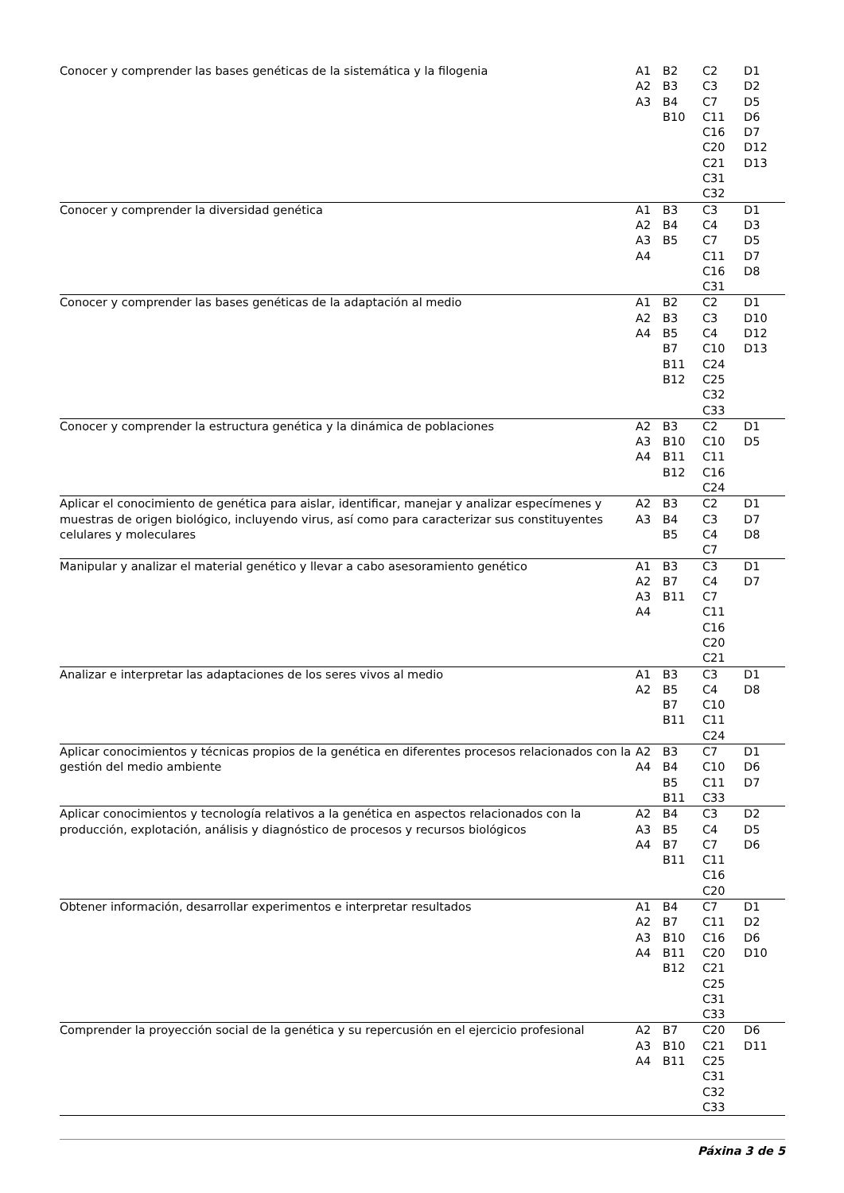| Conocer y comprender las bases genéticas de la sistemática y la filogenia | A1 A2 A3 | B2 B3 B4 B10 | C2 C3 C7 C11 C16 C20 C21 C31 C32 | D1 D2 D5 D6 D7 D12 D13 |
| Conocer y comprender la diversidad genética | A1 A2 A3 A4 | B3 B4 B5 | C3 C4 C7 C11 C16 C31 | D1 D3 D5 D7 D8 |
| Conocer y comprender las bases genéticas de la adaptación al medio | A1 A2 A4 | B2 B3 B5 B7 B11 B12 | C2 C3 C4 C10 C24 C25 C32 C33 | D1 D10 D12 D13 |
| Conocer y comprender la estructura genética y la dinámica de poblaciones | A2 A3 A4 | B3 B10 B11 B12 | C2 C10 C11 C16 C24 | D1 D5 |
| Aplicar el conocimiento de genética para aislar, identificar, manejar y analizar especímenes y muestras de origen biológico, incluyendo virus, así como para caracterizar sus constituyentes celulares y moleculares | A2 A3 | B3 B4 B5 | C2 C3 C4 C7 | D1 D7 D8 |
| Manipular y analizar el material genético y llevar a cabo asesoramiento genético | A1 A2 A3 A4 | B3 B7 B11 | C3 C4 C7 C11 C16 C20 C21 | D1 D7 |
| Analizar e interpretar las adaptaciones de los seres vivos al medio | A1 A2 | B3 B5 B7 B11 | C3 C4 C10 C11 C24 | D1 D8 |
| Aplicar conocimientos y técnicas propios de la genética en diferentes procesos relacionados con la gestión del medio ambiente | A2 A4 | B3 B4 B5 B11 | C7 C10 C11 C33 | D1 D6 D7 |
| Aplicar conocimientos y tecnología relativos a la genética en aspectos relacionados con la producción, explotación, análisis y diagnóstico de procesos y recursos biológicos | A2 A3 A4 | B4 B5 B7 B11 | C3 C4 C7 C11 C16 C20 | D2 D5 D6 |
| Obtener información, desarrollar experimentos e interpretar resultados | A1 A2 A3 A4 | B4 B7 B10 B11 B12 | C7 C11 C16 C20 C21 C25 C31 C33 | D1 D2 D6 D10 |
| Comprender la proyección social de la genética y su repercusión en el ejercicio profesional | A2 A3 A4 | B7 B10 B11 | C20 C21 C25 C31 C32 C33 | D6 D11 |
Páxina 3 de 5